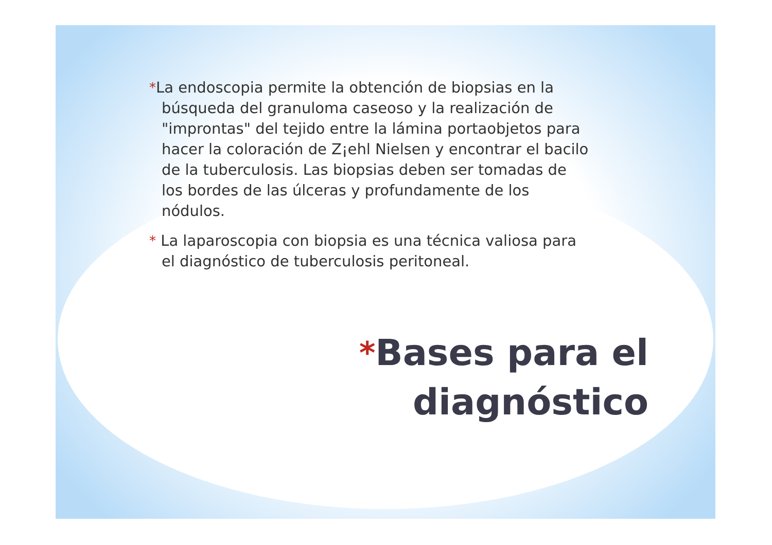*La endoscopia permite la obtención de biopsias en la búsqueda del granuloma caseoso y la realización de "improntas" del tejido entre la lámina portaobjetos para hacer la coloración de Z¡ehl Nielsen y encontrar el bacilo de la tuberculosis. Las biopsias deben ser tomadas de los bordes de las úlceras y profundamente de los nódulos.
* La laparoscopia con biopsia es una técnica valiosa para el diagnóstico de tuberculosis peritoneal.
*Bases para el
diagnóstico